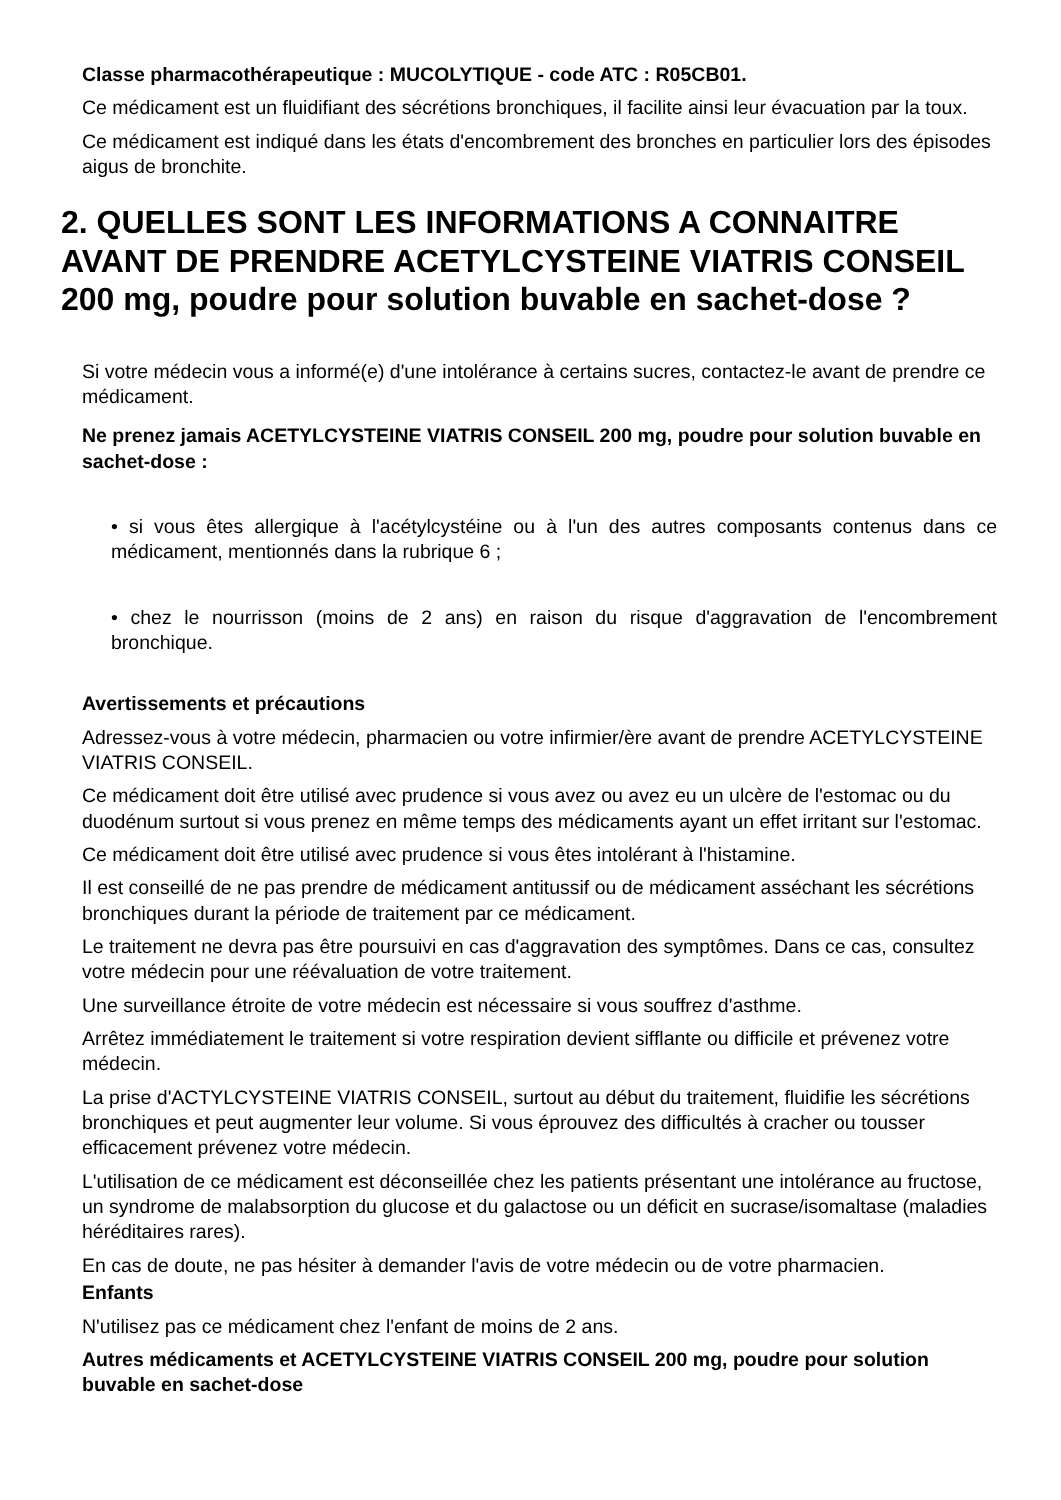Classe pharmacothérapeutique : MUCOLYTIQUE - code ATC : R05CB01.
Ce médicament est un fluidifiant des sécrétions bronchiques, il facilite ainsi leur évacuation par la toux.
Ce médicament est indiqué dans les états d'encombrement des bronches en particulier lors des épisodes aigus de bronchite.
2. QUELLES SONT LES INFORMATIONS A CONNAITRE AVANT DE PRENDRE ACETYLCYSTEINE VIATRIS CONSEIL 200 mg, poudre pour solution buvable en sachet-dose ?
Si votre médecin vous a informé(e) d'une intolérance à certains sucres, contactez-le avant de prendre ce médicament.
Ne prenez jamais ACETYLCYSTEINE VIATRIS CONSEIL 200 mg, poudre pour solution buvable en sachet-dose :
• si vous êtes allergique à l'acétylcystéine ou à l'un des autres composants contenus dans ce médicament, mentionnés dans la rubrique 6 ;
• chez le nourrisson (moins de 2 ans) en raison du risque d'aggravation de l'encombrement bronchique.
Avertissements et précautions
Adressez-vous à votre médecin, pharmacien ou votre infirmier/ère avant de prendre ACETYLCYSTEINE VIATRIS CONSEIL.
Ce médicament doit être utilisé avec prudence si vous avez ou avez eu un ulcère de l'estomac ou du duodénum surtout si vous prenez en même temps des médicaments ayant un effet irritant sur l'estomac.
Ce médicament doit être utilisé avec prudence si vous êtes intolérant à l'histamine.
Il est conseillé de ne pas prendre de médicament antitussif ou de médicament asséchant les sécrétions bronchiques durant la période de traitement par ce médicament.
Le traitement ne devra pas être poursuivi en cas d'aggravation des symptômes. Dans ce cas, consultez votre médecin pour une réévaluation de votre traitement.
Une surveillance étroite de votre médecin est nécessaire si vous souffrez d'asthme.
Arrêtez immédiatement le traitement si votre respiration devient sifflante ou difficile et prévenez votre médecin.
La prise d'ACTYLCYSTEINE VIATRIS CONSEIL, surtout au début du traitement, fluidifie les sécrétions bronchiques et peut augmenter leur volume. Si vous éprouvez des difficultés à cracher ou tousser efficacement prévenez votre médecin.
L'utilisation de ce médicament est déconseillée chez les patients présentant une intolérance au fructose, un syndrome de malabsorption du glucose et du galactose ou un déficit en sucrase/isomaltase (maladies héréditaires rares).
En cas de doute, ne pas hésiter à demander l'avis de votre médecin ou de votre pharmacien.
Enfants
N'utilisez pas ce médicament chez l'enfant de moins de 2 ans.
Autres médicaments et ACETYLCYSTEINE VIATRIS CONSEIL 200 mg, poudre pour solution buvable en sachet-dose